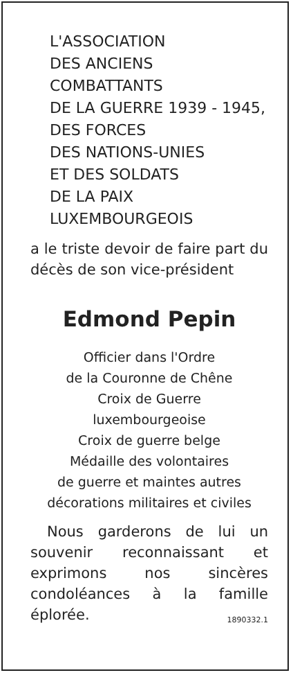L'ASSOCIATION
DES ANCIENS
COMBATTANTS
DE LA GUERRE 1939 - 1945,
DES FORCES
DES NATIONS-UNIES
ET DES SOLDATS
DE LA PAIX
LUXEMBOURGEOIS
a le triste devoir de faire part du décès de son vice-président
Edmond Pepin
Officier dans l'Ordre
de la Couronne de Chêne
Croix de Guerre
luxembourgeoise
Croix de guerre belge
Médaille des volontaires
de guerre et maintes autres
décorations militaires et civiles
Nous garderons de lui un souvenir reconnaissant et exprimons nos sincères condoléances à la famille éplorée. 1890332.1